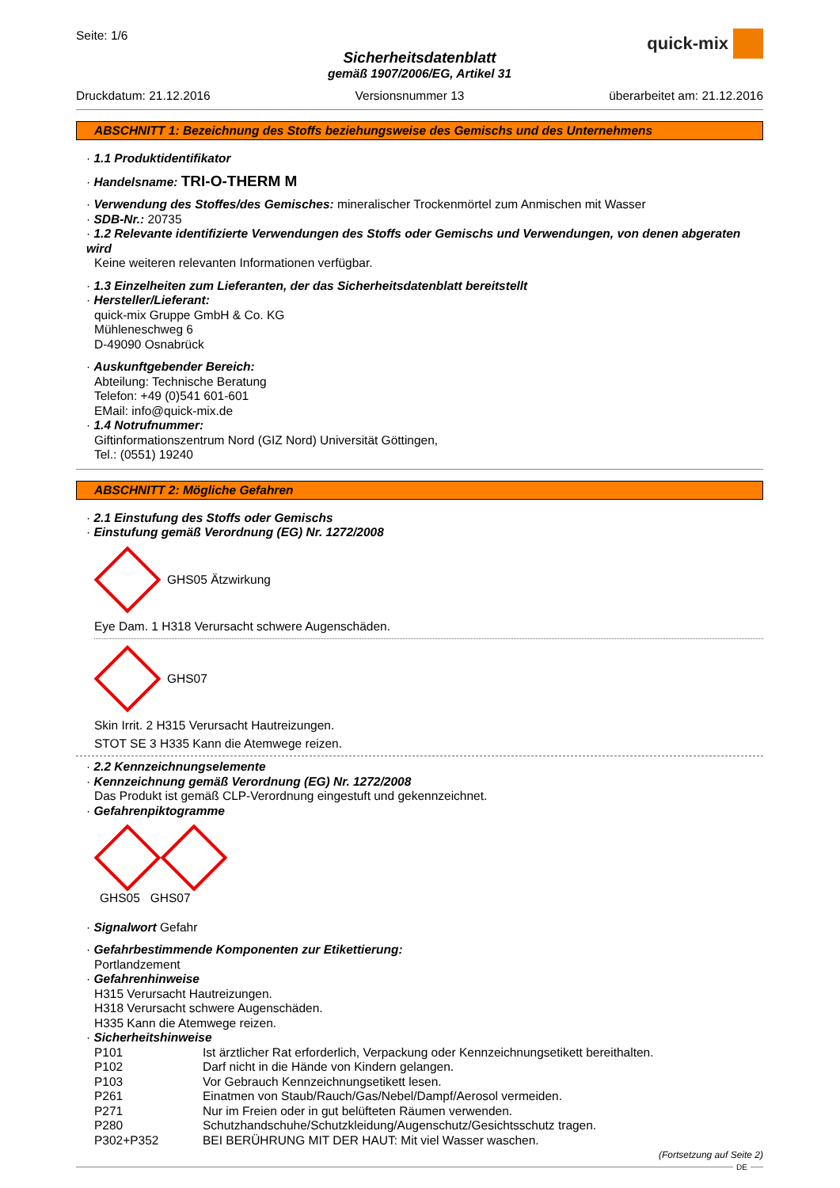Seite: 1/6
quick-mix
Sicherheitsdatenblatt
gemäß 1907/2006/EG, Artikel 31
Druckdatum: 21.12.2016 Versionsnummer 13 überarbeitet am: 21.12.2016
ABSCHNITT 1: Bezeichnung des Stoffs beziehungsweise des Gemischs und des Unternehmens
· 1.1 Produktidentifikator
· Handelsname: TRI-O-THERM M
· Verwendung des Stoffes/des Gemisches: mineralischer Trockenmörtel zum Anmischen mit Wasser
· SDB-Nr.: 20735
· 1.2 Relevante identifizierte Verwendungen des Stoffs oder Gemischs und Verwendungen, von denen abgeraten wird
Keine weiteren relevanten Informationen verfügbar.
· 1.3 Einzelheiten zum Lieferanten, der das Sicherheitsdatenblatt bereitstellt
· Hersteller/Lieferant:
quick-mix Gruppe GmbH & Co. KG
Mühleneschweg 6
D-49090 Osnabrück
· Auskunftgebender Bereich:
Abteilung: Technische Beratung
Telefon: +49 (0)541 601-601
EMail: info@quick-mix.de
· 1.4 Notrufnummer:
Giftinformationszentrum Nord (GIZ Nord) Universität Göttingen,
Tel.: (0551) 19240
ABSCHNITT 2: Mögliche Gefahren
· 2.1 Einstufung des Stoffs oder Gemischs
· Einstufung gemäß Verordnung (EG) Nr. 1272/2008
GHS05 Ätzwirkung
Eye Dam. 1 H318 Verursacht schwere Augenschäden.
GHS07
Skin Irrit. 2 H315 Verursacht Hautreizungen.
STOT SE 3 H335 Kann die Atemwege reizen.
· 2.2 Kennzeichnungselemente
· Kennzeichnung gemäß Verordnung (EG) Nr. 1272/2008
Das Produkt ist gemäß CLP-Verordnung eingestuft und gekennzeichnet.
· Gefahrenpiktogramme
GHS05 GHS07
· Signalwort Gefahr
· Gefahrbestimmende Komponenten zur Etikettierung:
Portlandzement
· Gefahrenhinweise
H315 Verursacht Hautreizungen.
H318 Verursacht schwere Augenschäden.
H335 Kann die Atemwege reizen.
· Sicherheitshinweise
| P101 | Ist ärztlicher Rat erforderlich, Verpackung oder Kennzeichnungsetikett bereithalten. |
| P102 | Darf nicht in die Hände von Kindern gelangen. |
| P103 | Vor Gebrauch Kennzeichnungsetikett lesen. |
| P261 | Einatmen von Staub/Rauch/Gas/Nebel/Dampf/Aerosol vermeiden. |
| P271 | Nur im Freien oder in gut belüfteten Räumen verwenden. |
| P280 | Schutzhandschuhe/Schutzkleidung/Augenschutz/Gesichtsschutz tragen. |
| P302+P352 | BEI BERÜHRUNG MIT DER HAUT: Mit viel Wasser waschen. |
(Fortsetzung auf Seite 2)
DE